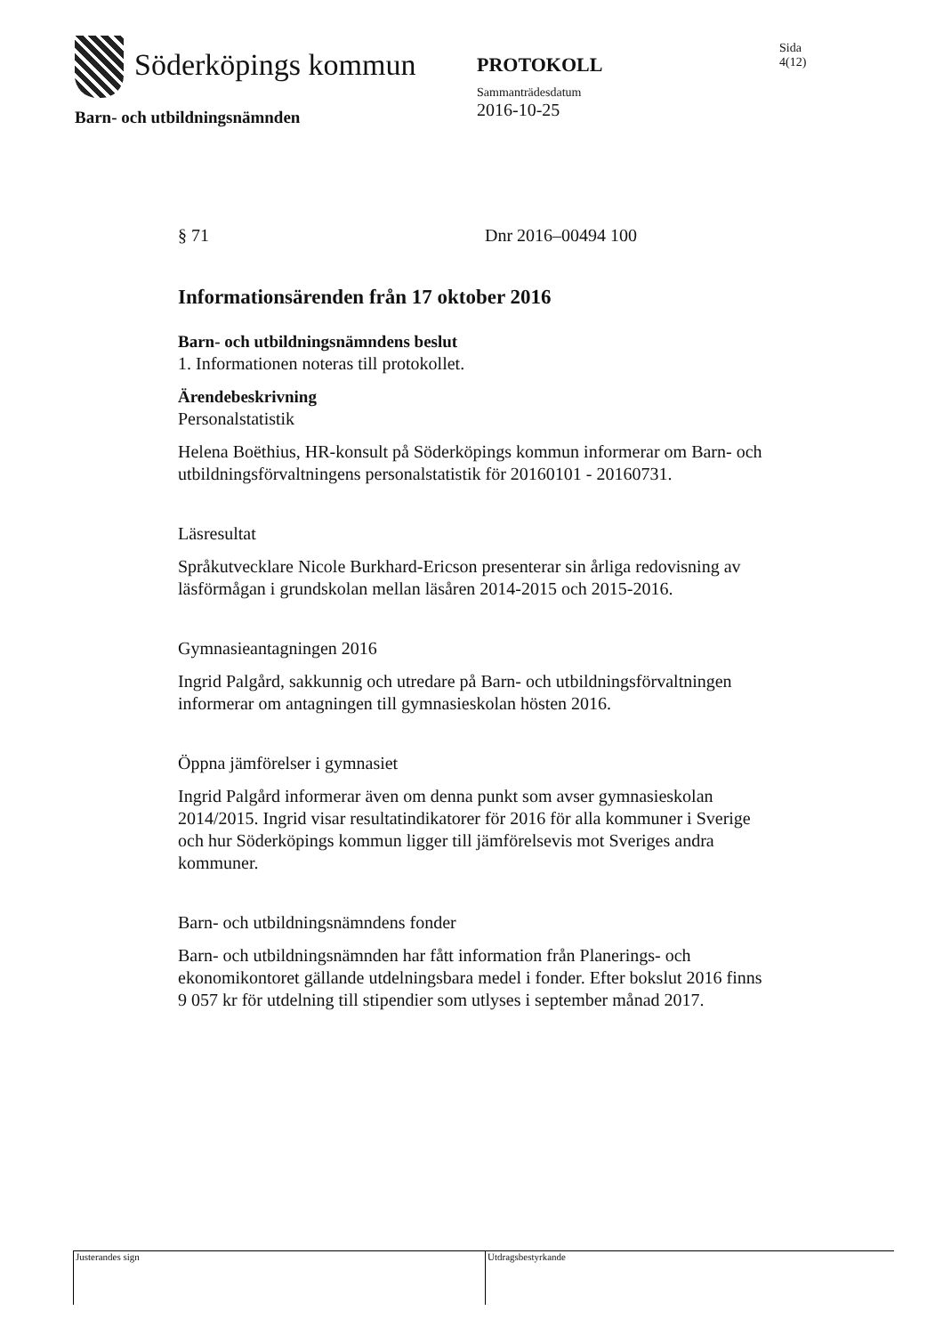Söderköpings kommun
PROTOKOLL
Sammanträdesdatum
2016-10-25
Sida
4(12)
Barn- och utbildningsnämnden
§ 71 Dnr 2016–00494 100
Informationsärenden från 17 oktober 2016
Barn- och utbildningsnämndens beslut
1. Informationen noteras till protokollet.
Ärendebeskrivning
Personalstatistik
Helena Boëthius, HR-konsult på Söderköpings kommun informerar om Barn- och utbildningsförvaltningens personalstatistik för 20160101 - 20160731.
Läsresultat
Språkutvecklare Nicole Burkhard-Ericson presenterar sin årliga redovisning av läsförmågan i grundskolan mellan läsåren 2014-2015 och 2015-2016.
Gymnasieantagningen 2016
Ingrid Palgård, sakkunnig och utredare på Barn- och utbildningsförvaltningen informerar om antagningen till gymnasieskolan hösten 2016.
Öppna jämförelser i gymnasiet
Ingrid Palgård informerar även om denna punkt som avser gymnasieskolan 2014/2015. Ingrid visar resultatindikatorer för 2016 för alla kommuner i Sverige och hur Söderköpings kommun ligger till jämförelsevis mot Sveriges andra kommuner.
Barn- och utbildningsnämndens fonder
Barn- och utbildningsnämnden har fått information från Planerings- och ekonomikontoret gällande utdelningsbara medel i fonder. Efter bokslut 2016 finns 9 057 kr för utdelning till stipendier som utlyses i september månad 2017.
Justerandes sign Utdragsbestyrkande